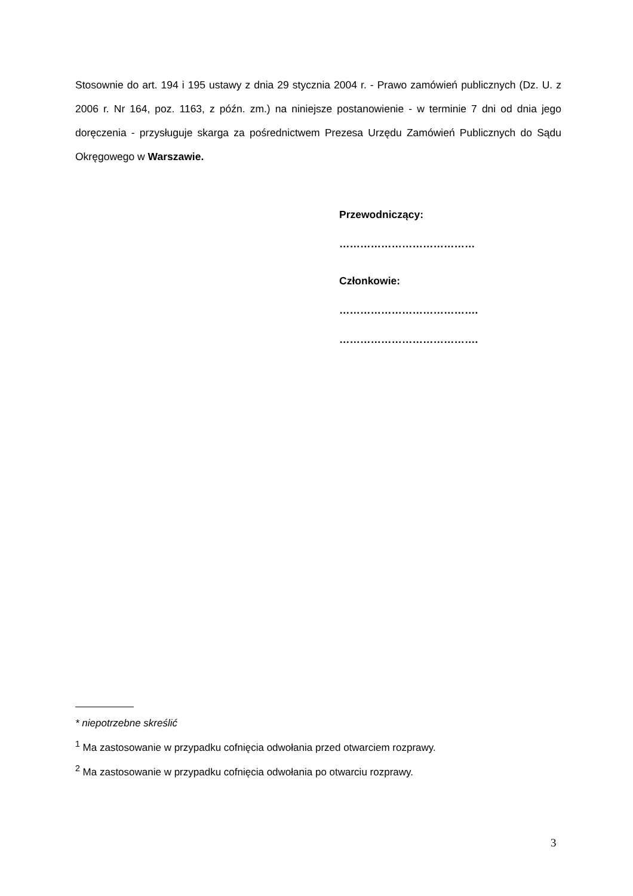Stosownie do art. 194 i 195 ustawy z dnia 29 stycznia 2004 r. - Prawo zamówień publicznych (Dz. U. z 2006 r. Nr 164, poz. 1163, z późn. zm.) na niniejsze postanowienie - w terminie 7 dni od dnia jego doręczenia - przysługuje skarga za pośrednictwem Prezesa Urzędu Zamówień Publicznych do Sądu Okręgowego w Warszawie.
Przewodniczący:
…………………………………
Członkowie:
………………………………….
………………………………….
* niepotrzebne skreślić
<sup>1</sup> Ma zastosowanie w przypadku cofnięcia odwołania przed otwarciem rozprawy.
<sup>2</sup> Ma zastosowanie w przypadku cofnięcia odwołania po otwarciu rozprawy.
3